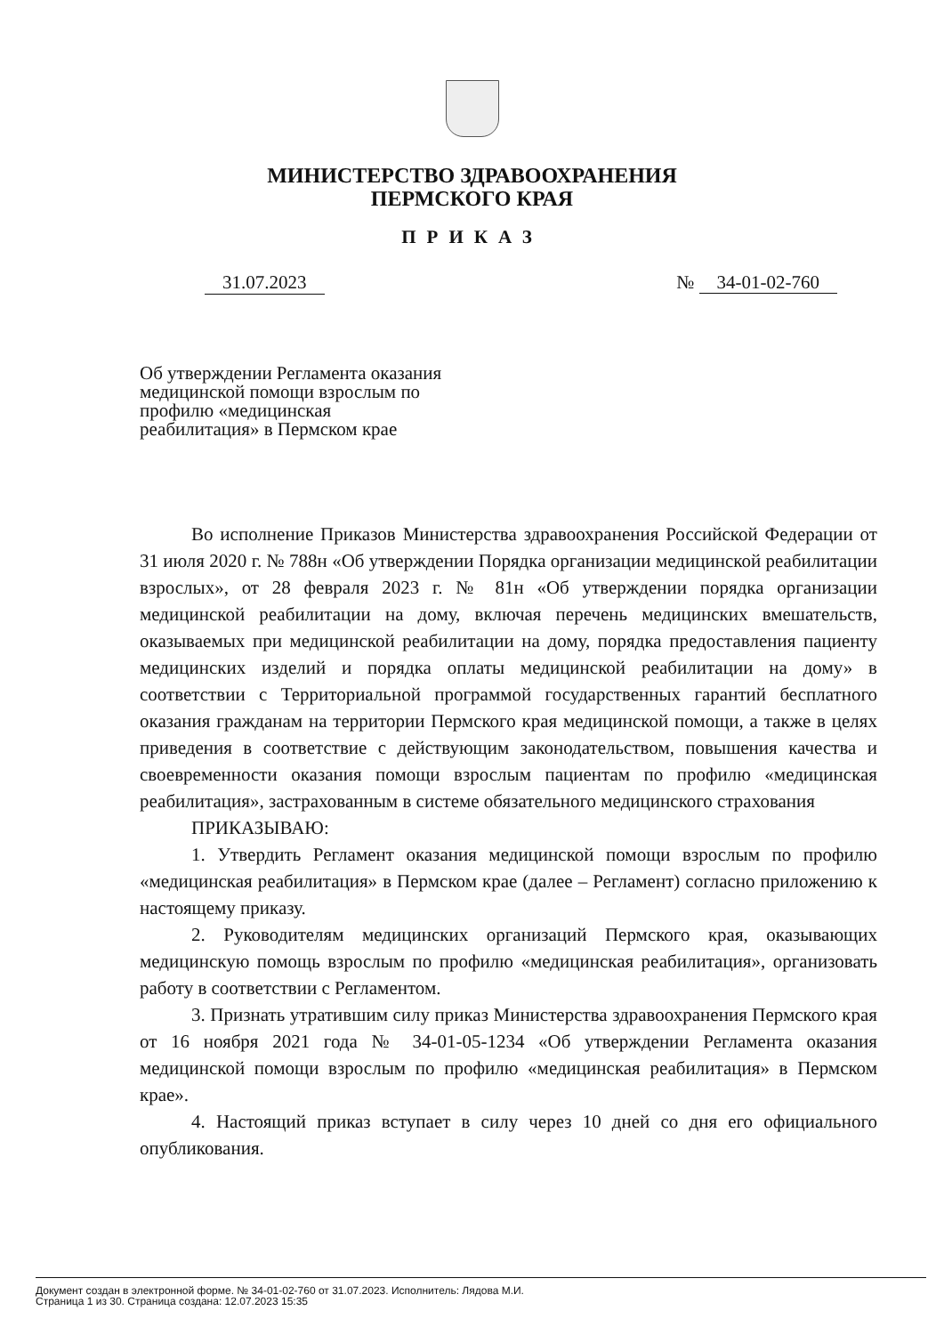МИНИСТЕРСТВО ЗДРАВООХРАНЕНИЯ
ПЕРМСКОГО КРАЯ
ПРИКАЗ
31.07.2023 № 34-01-02-760
Об утверждении Регламента оказания медицинской помощи взрослым по профилю «медицинская реабилитация» в Пермском крае
Во исполнение Приказов Министерства здравоохранения Российской Федерации от 31 июля 2020 г. № 788н «Об утверждении Порядка организации медицинской реабилитации взрослых», от 28 февраля 2023 г. № 81н «Об утверждении порядка организации медицинской реабилитации на дому, включая перечень медицинских вмешательств, оказываемых при медицинской реабилитации на дому, порядка предоставления пациенту медицинских изделий и порядка оплаты медицинской реабилитации на дому» в соответствии с Территориальной программой государственных гарантий бесплатного оказания гражданам на территории Пермского края медицинской помощи, а также в целях приведения в соответствие с действующим законодательством, повышения качества и своевременности оказания помощи взрослым пациентам по профилю «медицинская реабилитация», застрахованным в системе обязательного медицинского страхования
ПРИКАЗЫВАЮ:
1. Утвердить Регламент оказания медицинской помощи взрослым по профилю «медицинская реабилитация» в Пермском крае (далее – Регламент) согласно приложению к настоящему приказу.
2. Руководителям медицинских организаций Пермского края, оказывающих медицинскую помощь взрослым по профилю «медицинская реабилитация», организовать работу в соответствии с Регламентом.
3. Признать утратившим силу приказ Министерства здравоохранения Пермского края от 16 ноября 2021 года № 34-01-05-1234 «Об утверждении Регламента оказания медицинской помощи взрослым по профилю «медицинская реабилитация» в Пермском крае».
4. Настоящий приказ вступает в силу через 10 дней со дня его официального опубликования.
Документ создан в электронной форме. № 34-01-02-760 от 31.07.2023. Исполнитель: Лядова М.И.
Страница 1 из 30. Страница создана: 12.07.2023 15:35